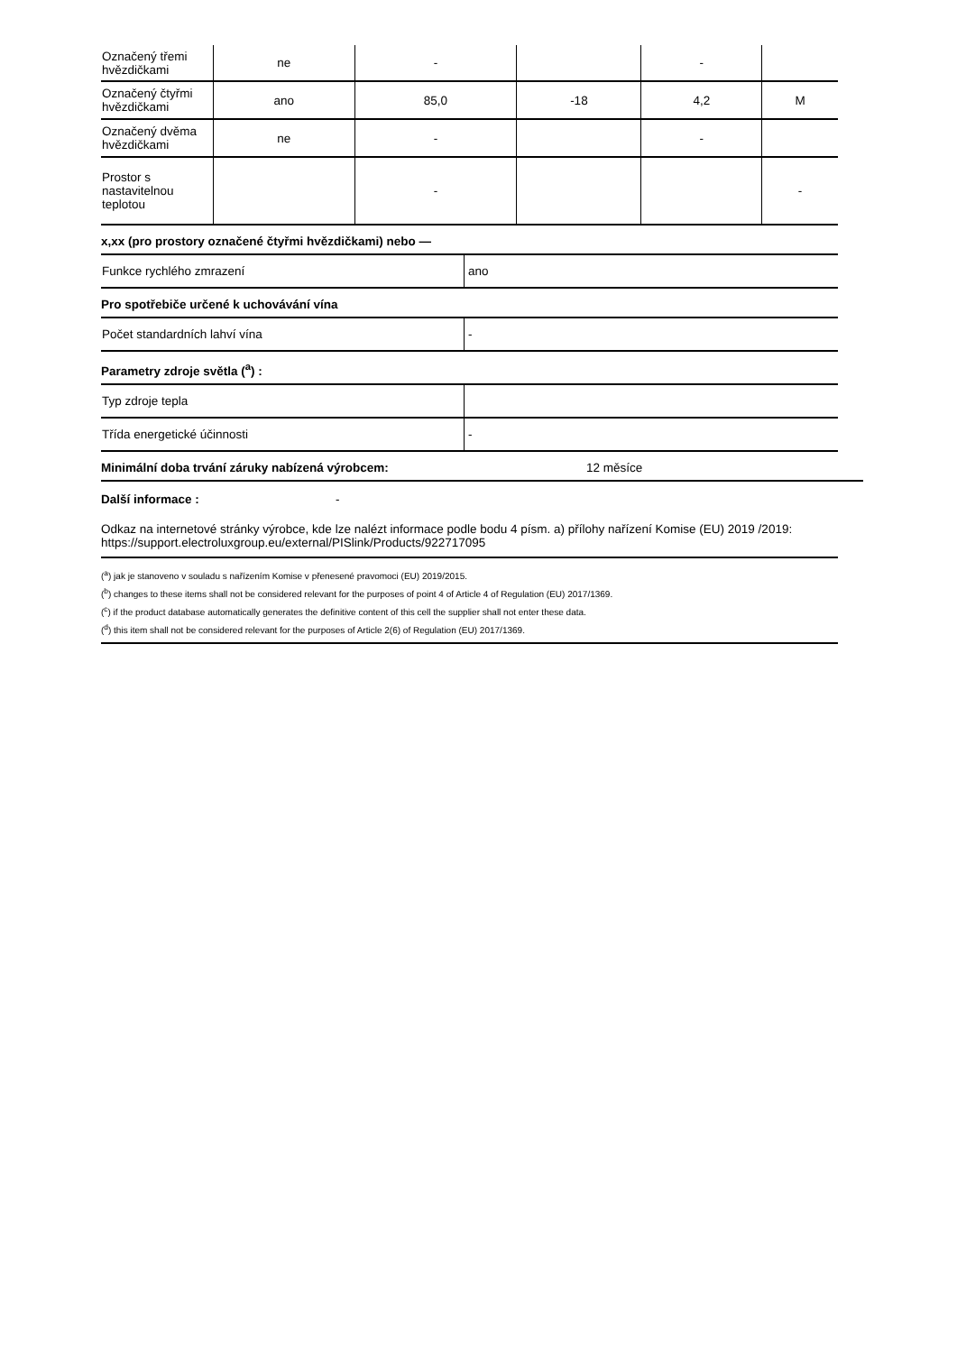| Označený třemi hvězdičkami | ne | - | | - | |
| Označený čtyřmi hvězdičkami | ano | 85,0 | -18 | 4,2 | M |
| Označený dvěma hvězdičkami | ne | - | | - | |
| Prostor s nastavitelnou teplotou | | - | | | - |
x,xx (pro prostory označené čtyřmi hvězdičkami) nebo —
| Funkce rychlého zmrazení | ano |
Pro spotřebiče určené k uchovávání vína
| Počet standardních lahví vína | - |
Parametry zdroje světla (<sup>a</sup>) :
| Typ zdroje tepla | |
| Třída energetické účinnosti | - |
Minimální doba trvání záruky nabízená výrobcem: 12 měsíce
Další informace : -
Odkaz na internetové stránky výrobce, kde lze nalézt informace podle bodu 4 písm. a) přílohy nařízení Komise (EU) 2019 /2019: https://support.electroluxgroup.eu/external/PISlink/Products/922717095
(<sup>a</sup>) jak je stanoveno v souladu s nařízením Komise v přenesené pravomoci (EU) 2019/2015.
(<sup>b</sup>) changes to these items shall not be considered relevant for the purposes of point 4 of Article 4 of Regulation (EU) 2017/1369.
(<sup>c</sup>) if the product database automatically generates the definitive content of this cell the supplier shall not enter these data.
(<sup>d</sup>) this item shall not be considered relevant for the purposes of Article 2(6) of Regulation (EU) 2017/1369.